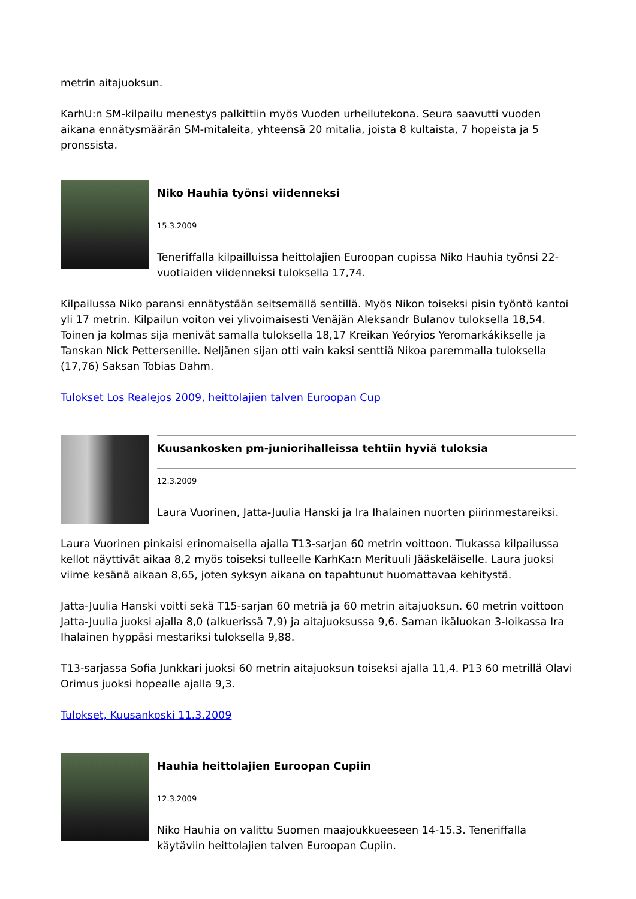metrin aitajuoksun.
KarhU:n SM-kilpailu menestys palkittiin myös Vuoden urheilutekona. Seura saavutti vuoden aikana ennätysmäärän SM-mitaleita, yhteensä 20 mitalia, joista 8 kultaista, 7 hopeista ja 5 pronssista.
Niko Hauhia työnsi viidenneksi
15.3.2009
Teneriffalla kilpailluissa heittolajien Euroopan cupissa Niko Hauhia työnsi 22-vuotiaiden viidenneksi tuloksella 17,74.
Kilpailussa Niko paransi ennätystään seitsemällä sentillä. Myös Nikon toiseksi pisin työntö kantoi yli 17 metrin. Kilpailun voiton vei ylivoimaisesti Venäjän Aleksandr Bulanov tuloksella 18,54. Toinen ja kolmas sija menivät samalla tuloksella 18,17 Kreikan Yeóryios Yeromarkákikselle ja Tanskan Nick Pettersenille. Neljänen sijan otti vain kaksi senttiä Nikoa paremmalla tuloksella (17,76) Saksan Tobias Dahm.
Tulokset Los Realejos 2009, heittolajien talven Euroopan Cup
Kuusankosken pm-juniorihalleissa tehtiin hyviä tuloksia
12.3.2009
Laura Vuorinen, Jatta-Juulia Hanski ja Ira Ihalainen nuorten piirinmestareiksi.
Laura Vuorinen pinkaisi erinomaisella ajalla T13-sarjan 60 metrin voittoon. Tiukassa kilpailussa kellot näyttivät aikaa 8,2 myös toiseksi tulleelle KarhKa:n Merituuli Jääskeläiselle. Laura juoksi viime kesänä aikaan 8,65, joten syksyn aikana on tapahtunut huomattavaa kehitystä.
Jatta-Juulia Hanski voitti sekä T15-sarjan 60 metriä ja 60 metrin aitajuoksun. 60 metrin voittoon Jatta-Juulia juoksi ajalla 8,0 (alkuerissä 7,9) ja aitajuoksussa 9,6. Saman ikäluokan 3-loikassa Ira Ihalainen hyppäsi mestariksi tuloksella 9,88.
T13-sarjassa Sofia Junkkari juoksi 60 metrin aitajuoksun toiseksi ajalla 11,4. P13 60 metrillä Olavi Orimus juoksi hopealle ajalla 9,3.
Tulokset, Kuusankoski 11.3.2009
Hauhia heittolajien Euroopan Cupiin
12.3.2009
Niko Hauhia on valittu Suomen maajoukkueeseen 14-15.3. Teneriffalla käytäviin heittolajien talven Euroopan Cupiin.